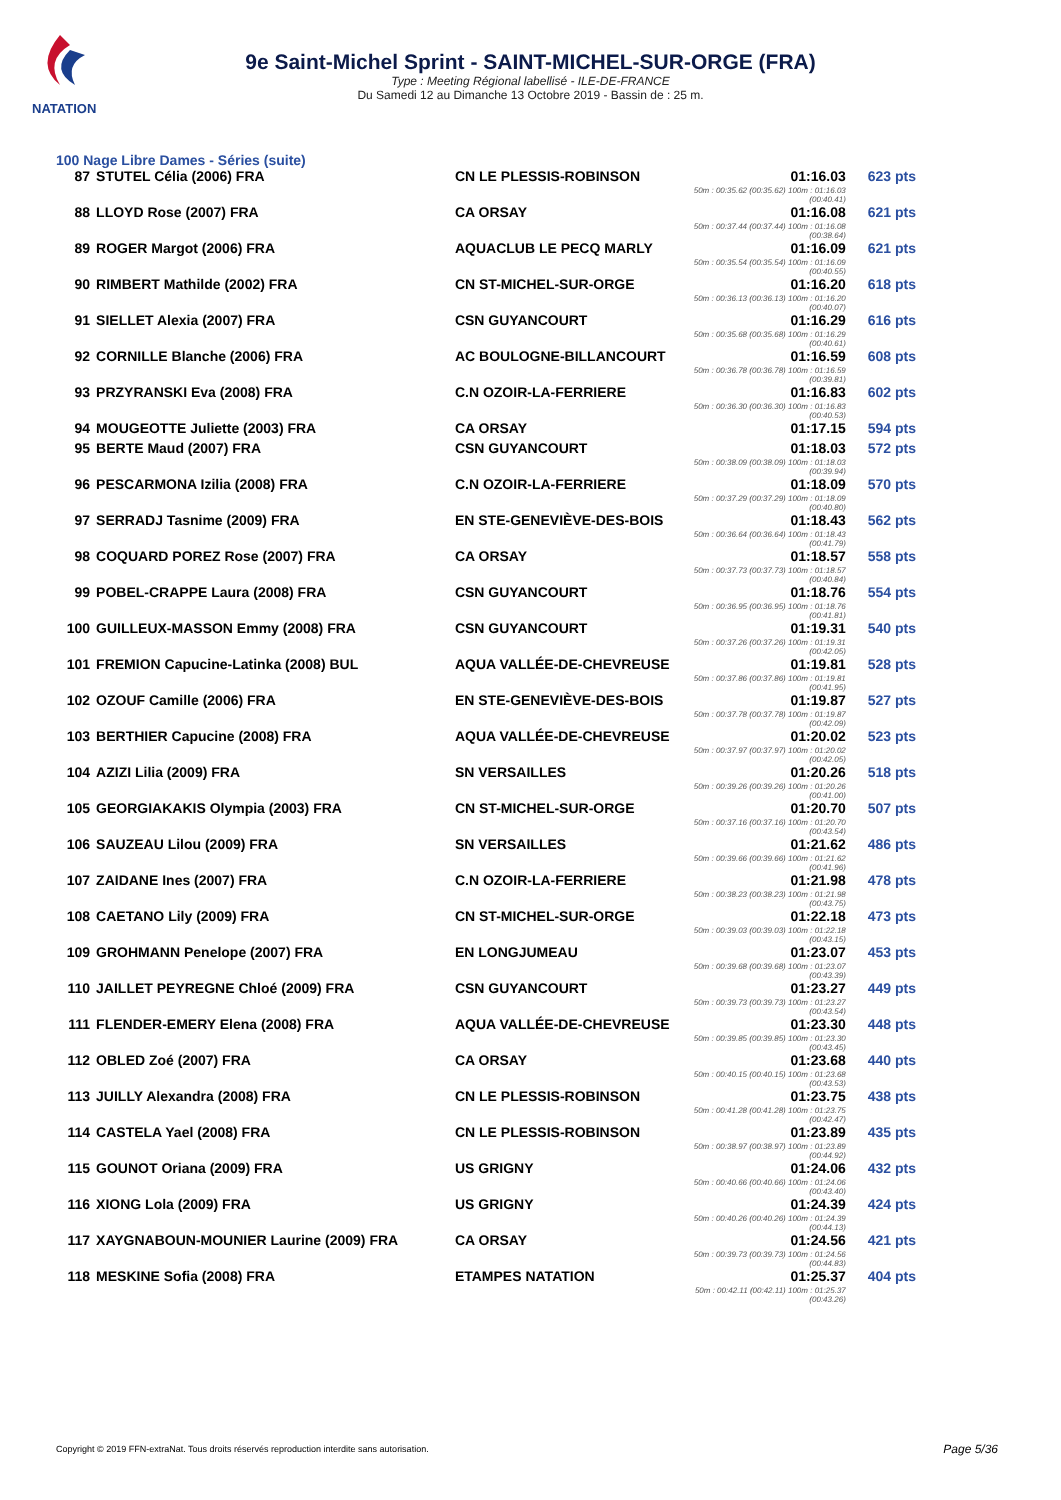NATATION
9e Saint-Michel Sprint - SAINT-MICHEL-SUR-ORGE (FRA)
Type : Meeting Régional labellisé - ILE-DE-FRANCE
Du Samedi 12 au Dimanche 13 Octobre 2019 - Bassin de : 25 m.
100 Nage Libre Dames - Séries (suite)
| 87 | STUTEL Célia (2006) FRA | CN LE PLESSIS-ROBINSON | 01:16.03 50m : 00:35.62 (00:35.62) 100m : 01:16.03 (00:40.41) | 623 pts |
| 88 | LLOYD Rose (2007) FRA | CA ORSAY | 01:16.08 50m : 00:37.44 (00:37.44) 100m : 01:16.08 (00:38.64) | 621 pts |
| 89 | ROGER Margot (2006) FRA | AQUACLUB LE PECQ MARLY | 01:16.09 50m : 00:35.54 (00:35.54) 100m : 01:16.09 (00:40.55) | 621 pts |
| 90 | RIMBERT Mathilde (2002) FRA | CN ST-MICHEL-SUR-ORGE | 01:16.20 50m : 00:36.13 (00:36.13) 100m : 01:16.20 (00:40.07) | 618 pts |
| 91 | SIELLET Alexia (2007) FRA | CSN GUYANCOURT | 01:16.29 50m : 00:35.68 (00:35.68) 100m : 01:16.29 (00:40.61) | 616 pts |
| 92 | CORNILLE Blanche (2006) FRA | AC BOULOGNE-BILLANCOURT | 01:16.59 50m : 00:36.78 (00:36.78) 100m : 01:16.59 (00:39.81) | 608 pts |
| 93 | PRZYRANSKI Eva (2008) FRA | C.N OZOIR-LA-FERRIERE | 01:16.83 50m : 00:36.30 (00:36.30) 100m : 01:16.83 (00:40.53) | 602 pts |
| 94 | MOUGEOTTE Juliette (2003) FRA | CA ORSAY | 01:17.15 | 594 pts |
| 95 | BERTE Maud (2007) FRA | CSN GUYANCOURT | 01:18.03 50m : 00:38.09 (00:38.09) 100m : 01:18.03 (00:39.94) | 572 pts |
| 96 | PESCARMONA Izilia (2008) FRA | C.N OZOIR-LA-FERRIERE | 01:18.09 50m : 00:37.29 (00:37.29) 100m : 01:18.09 (00:40.80) | 570 pts |
| 97 | SERRADJ Tasnime (2009) FRA | EN STE-GENEVIÈVE-DES-BOIS | 01:18.43 50m : 00:36.64 (00:36.64) 100m : 01:18.43 (00:41.79) | 562 pts |
| 98 | COQUARD POREZ Rose (2007) FRA | CA ORSAY | 01:18.57 50m : 00:37.73 (00:37.73) 100m : 01:18.57 (00:40.84) | 558 pts |
| 99 | POBEL-CRAPPE Laura (2008) FRA | CSN GUYANCOURT | 01:18.76 50m : 00:36.95 (00:36.95) 100m : 01:18.76 (00:41.81) | 554 pts |
| 100 | GUILLEUX-MASSON Emmy (2008) FRA | CSN GUYANCOURT | 01:19.31 50m : 00:37.26 (00:37.26) 100m : 01:19.31 (00:42.05) | 540 pts |
| 101 | FREMION Capucine-Latinka (2008) BUL | AQUA VALLÉE-DE-CHEVREUSE | 01:19.81 50m : 00:37.86 (00:37.86) 100m : 01:19.81 (00:41.95) | 528 pts |
| 102 | OZOUF Camille (2006) FRA | EN STE-GENEVIÈVE-DES-BOIS | 01:19.87 50m : 00:37.78 (00:37.78) 100m : 01:19.87 (00:42.09) | 527 pts |
| 103 | BERTHIER Capucine (2008) FRA | AQUA VALLÉE-DE-CHEVREUSE | 01:20.02 50m : 00:37.97 (00:37.97) 100m : 01:20.02 (00:42.05) | 523 pts |
| 104 | AZIZI Lilia (2009) FRA | SN VERSAILLES | 01:20.26 50m : 00:39.26 (00:39.26) 100m : 01:20.26 (00:41.00) | 518 pts |
| 105 | GEORGIAKAKIS Olympia (2003) FRA | CN ST-MICHEL-SUR-ORGE | 01:20.70 50m : 00:37.16 (00:37.16) 100m : 01:20.70 (00:43.54) | 507 pts |
| 106 | SAUZEAU Lilou (2009) FRA | SN VERSAILLES | 01:21.62 50m : 00:39.66 (00:39.66) 100m : 01:21.62 (00:41.96) | 486 pts |
| 107 | ZAIDANE Ines (2007) FRA | C.N OZOIR-LA-FERRIERE | 01:21.98 50m : 00:38.23 (00:38.23) 100m : 01:21.98 (00:43.75) | 478 pts |
| 108 | CAETANO Lily (2009) FRA | CN ST-MICHEL-SUR-ORGE | 01:22.18 50m : 00:39.03 (00:39.03) 100m : 01:22.18 (00:43.15) | 473 pts |
| 109 | GROHMANN Penelope (2007) FRA | EN LONGJUMEAU | 01:23.07 50m : 00:39.68 (00:39.68) 100m : 01:23.07 (00:43.39) | 453 pts |
| 110 | JAILLET PEYREGNE Chloé (2009) FRA | CSN GUYANCOURT | 01:23.27 50m : 00:39.73 (00:39.73) 100m : 01:23.27 (00:43.54) | 449 pts |
| 111 | FLENDER-EMERY Elena (2008) FRA | AQUA VALLÉE-DE-CHEVREUSE | 01:23.30 50m : 00:39.85 (00:39.85) 100m : 01:23.30 (00:43.45) | 448 pts |
| 112 | OBLED Zoé (2007) FRA | CA ORSAY | 01:23.68 50m : 00:40.15 (00:40.15) 100m : 01:23.68 (00:43.53) | 440 pts |
| 113 | JUILLY Alexandra (2008) FRA | CN LE PLESSIS-ROBINSON | 01:23.75 50m : 00:41.28 (00:41.28) 100m : 01:23.75 (00:42.47) | 438 pts |
| 114 | CASTELA Yael (2008) FRA | CN LE PLESSIS-ROBINSON | 01:23.89 50m : 00:38.97 (00:38.97) 100m : 01:23.89 (00:44.92) | 435 pts |
| 115 | GOUNOT Oriana (2009) FRA | US GRIGNY | 01:24.06 50m : 00:40.66 (00:40.66) 100m : 01:24.06 (00:43.40) | 432 pts |
| 116 | XIONG Lola (2009) FRA | US GRIGNY | 01:24.39 50m : 00:40.26 (00:40.26) 100m : 01:24.39 (00:44.13) | 424 pts |
| 117 | XAYGNABOUN-MOUNIER Laurine (2009) FRA | CA ORSAY | 01:24.56 50m : 00:39.73 (00:39.73) 100m : 01:24.56 (00:44.83) | 421 pts |
| 118 | MESKINE Sofia (2008) FRA | ETAMPES NATATION | 01:25.37 50m : 00:42.11 (00:42.11) 100m : 01:25.37 (00:43.26) | 404 pts |
Copyright © 2019 FFN-extraNat. Tous droits réservés reproduction interdite sans autorisation.
Page 5/36